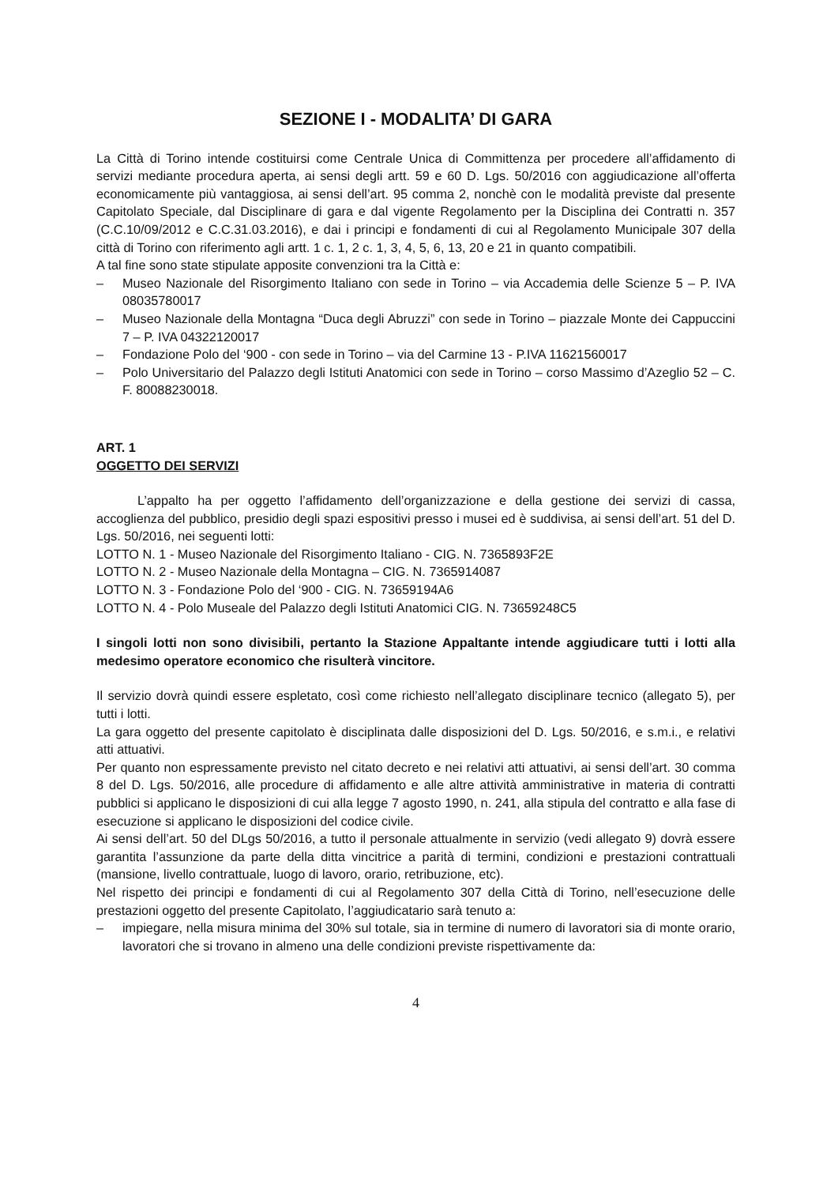SEZIONE I - MODALITA’ DI GARA
La Città di Torino intende costituirsi come Centrale Unica di Committenza per procedere all’affidamento di servizi mediante procedura aperta, ai sensi degli artt. 59 e 60 D. Lgs. 50/2016 con aggiudicazione all’offerta economicamente più vantaggiosa, ai sensi dell’art. 95 comma 2, nonchè con le modalità previste dal presente Capitolato Speciale, dal Disciplinare di gara e dal vigente Regolamento per la Disciplina dei Contratti n. 357 (C.C.10/09/2012 e C.C.31.03.2016), e dai i principi e fondamenti di cui al Regolamento Municipale 307 della città di Torino con riferimento agli artt. 1 c. 1, 2 c. 1, 3, 4, 5, 6, 13, 20 e 21 in quanto compatibili.
A tal fine sono state stipulate apposite convenzioni tra la Città e:
– Museo Nazionale del Risorgimento Italiano con sede in Torino – via Accademia delle Scienze 5 – P. IVA 08035780017
– Museo Nazionale della Montagna “Duca degli Abruzzi” con sede in Torino – piazzale Monte dei Cappuccini 7 – P. IVA 04322120017
– Fondazione Polo del ‘900 - con sede in Torino – via del Carmine 13 - P.IVA 11621560017
– Polo Universitario del Palazzo degli Istituti Anatomici con sede in Torino – corso Massimo d’Azeglio 52 – C. F. 80088230018.
ART. 1
OGGETTO DEI SERVIZI
L’appalto ha per oggetto l’affidamento dell’organizzazione e della gestione dei servizi di cassa, accoglienza del pubblico, presidio degli spazi espositivi presso i musei ed è suddivisa, ai sensi dell’art. 51 del D. Lgs. 50/2016, nei seguenti lotti:
LOTTO N. 1 - Museo Nazionale del Risorgimento Italiano - CIG. N. 7365893F2E
LOTTO N. 2 - Museo Nazionale della Montagna – CIG. N. 7365914087
LOTTO N. 3 - Fondazione Polo del ‘900 - CIG. N. 73659194A6
LOTTO N. 4 - Polo Museale del Palazzo degli Istituti Anatomici CIG. N. 73659248C5
I singoli lotti non sono divisibili, pertanto la Stazione Appaltante intende aggiudicare tutti i lotti alla medesimo operatore economico che risulterà vincitore.
Il servizio dovrà quindi essere espletato, così come richiesto nell’allegato disciplinare tecnico (allegato 5), per tutti i lotti.
La gara oggetto del presente capitolato è disciplinata dalle disposizioni del D. Lgs. 50/2016, e s.m.i., e relativi atti attuativi.
Per quanto non espressamente previsto nel citato decreto e nei relativi atti attuativi, ai sensi dell’art. 30 comma 8 del D. Lgs. 50/2016, alle procedure di affidamento e alle altre attività amministrative in materia di contratti pubblici si applicano le disposizioni di cui alla legge 7 agosto 1990, n. 241, alla stipula del contratto e alla fase di esecuzione si applicano le disposizioni del codice civile.
Ai sensi dell’art. 50 del DLgs 50/2016, a tutto il personale attualmente in servizio (vedi allegato 9) dovrà essere garantita l’assunzione da parte della ditta vincitrice a parità di termini, condizioni e prestazioni contrattuali (mansione, livello contrattuale, luogo di lavoro, orario, retribuzione, etc).
Nel rispetto dei principi e fondamenti di cui al Regolamento 307 della Città di Torino, nell’esecuzione delle prestazioni oggetto del presente Capitolato, l’aggiudicatario sarà tenuto a:
– impiegare, nella misura minima del 30% sul totale, sia in termine di numero di lavoratori sia di monte orario, lavoratori che si trovano in almeno una delle condizioni previste rispettivamente da:
4